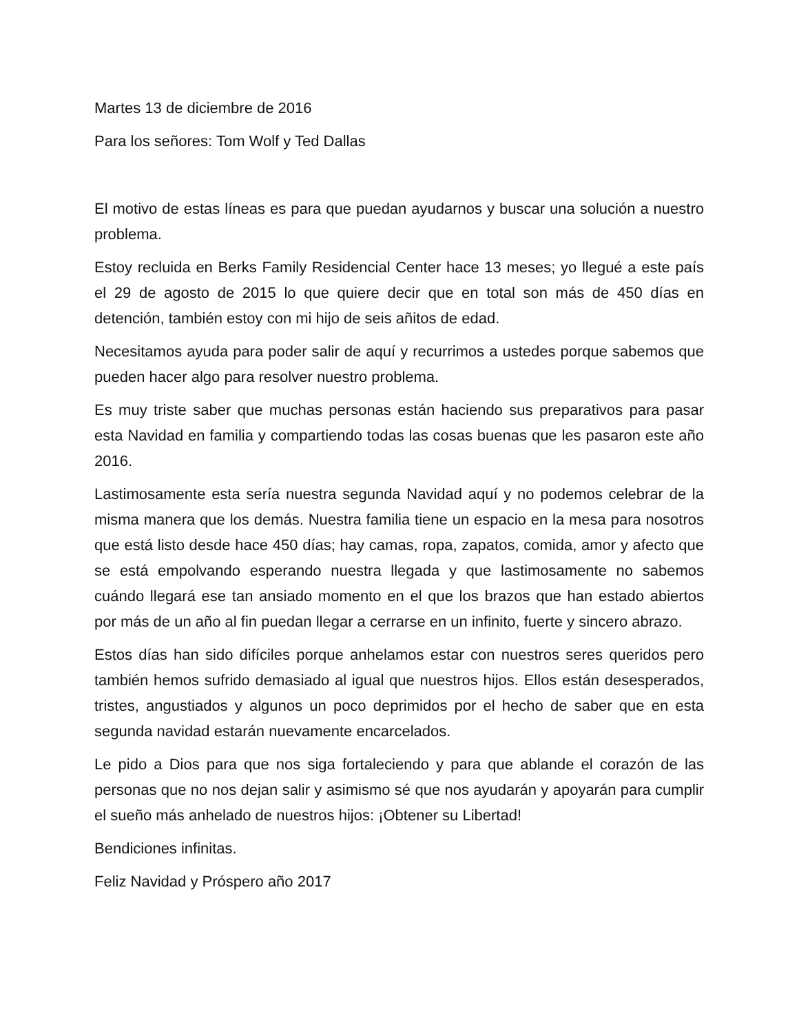Martes 13 de diciembre de 2016
Para los señores: Tom Wolf y Ted Dallas
El motivo de estas líneas es para que puedan ayudarnos y buscar una solución a nuestro problema.
Estoy recluida en Berks Family Residencial Center hace 13 meses; yo llegué a este país el 29 de agosto de 2015 lo que quiere decir que en total son más de 450 días en detención, también estoy con mi hijo de seis añitos de edad.
Necesitamos ayuda para poder salir de aquí y recurrimos a ustedes porque sabemos que pueden hacer algo para resolver nuestro problema.
Es muy triste saber que muchas personas están haciendo sus preparativos para pasar esta Navidad en familia y compartiendo todas las cosas buenas que les pasaron este año 2016.
Lastimosamente esta sería nuestra segunda Navidad aquí y no podemos celebrar de la misma manera que los demás. Nuestra familia tiene un espacio en la mesa para nosotros que está listo desde hace 450 días; hay camas, ropa, zapatos, comida, amor y afecto que se está empolvando esperando nuestra llegada y que lastimosamente no sabemos cuándo llegará ese tan ansiado momento en el que los brazos que han estado abiertos por más de un año al fin puedan llegar a cerrarse en un infinito, fuerte y sincero abrazo.
Estos días han sido difíciles porque anhelamos estar con nuestros seres queridos pero también hemos sufrido demasiado al igual que nuestros hijos. Ellos están desesperados, tristes, angustiados y algunos un poco deprimidos por el hecho de saber que en esta segunda navidad estarán nuevamente encarcelados.
Le pido a Dios para que nos siga fortaleciendo y para que ablande el corazón de las personas que no nos dejan salir y asimismo sé que nos ayudarán y apoyarán para cumplir el sueño más anhelado de nuestros hijos: ¡Obtener su Libertad!
Bendiciones infinitas.
Feliz Navidad y Próspero año 2017